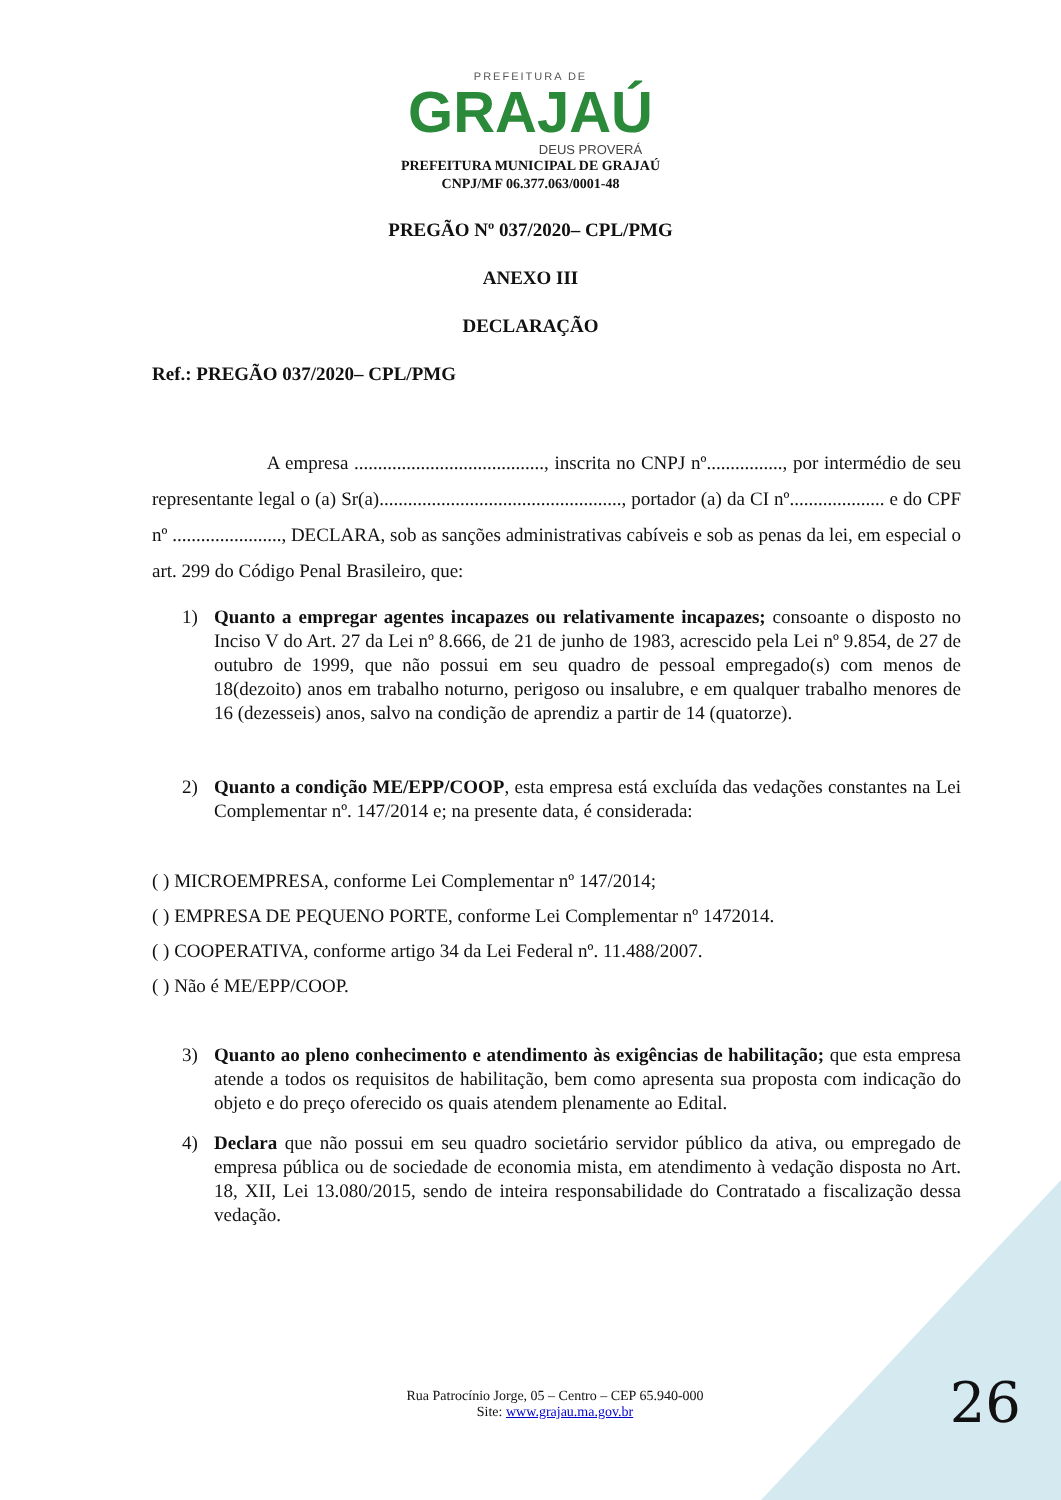PREFEITURA DE
GRAJAÚ
DEUS PROVERÁ
PREFEITURA MUNICIPAL DE GRAJAÚ
CNPJ/MF 06.377.063/0001-48
PREGÃO Nº 037/2020– CPL/PMG
ANEXO III
DECLARAÇÃO
Ref.: PREGÃO 037/2020– CPL/PMG
A empresa ........................................, inscrita no CNPJ nº................, por intermédio de seu representante legal o (a) Sr(a)..................................................., portador (a) da CI nº.................... e do CPF nº ......................., DECLARA, sob as sanções administrativas cabíveis e sob as penas da lei, em especial o art. 299 do Código Penal Brasileiro, que:
1) Quanto a empregar agentes incapazes ou relativamente incapazes; consoante o disposto no Inciso V do Art. 27 da Lei nº 8.666, de 21 de junho de 1983, acrescido pela Lei nº 9.854, de 27 de outubro de 1999, que não possui em seu quadro de pessoal empregado(s) com menos de 18(dezoito) anos em trabalho noturno, perigoso ou insalubre, e em qualquer trabalho menores de 16 (dezesseis) anos, salvo na condição de aprendiz a partir de 14 (quatorze).
2) Quanto a condição ME/EPP/COOP, esta empresa está excluída das vedações constantes na Lei Complementar nº. 147/2014 e; na presente data, é considerada:
( ) MICROEMPRESA, conforme Lei Complementar nº 147/2014;
( ) EMPRESA DE PEQUENO PORTE, conforme Lei Complementar nº 1472014.
( ) COOPERATIVA, conforme artigo 34 da Lei Federal nº. 11.488/2007.
( ) Não é ME/EPP/COOP.
3) Quanto ao pleno conhecimento e atendimento às exigências de habilitação; que esta empresa atende a todos os requisitos de habilitação, bem como apresenta sua proposta com indicação do objeto e do preço oferecido os quais atendem plenamente ao Edital.
4) Declara que não possui em seu quadro societário servidor público da ativa, ou empregado de empresa pública ou de sociedade de economia mista, em atendimento à vedação disposta no Art. 18, XII, Lei 13.080/2015, sendo de inteira responsabilidade do Contratado a fiscalização dessa vedação.
Rua Patrocínio Jorge, 05 – Centro – CEP 65.940-000
Site: www.grajau.ma.gov.br
26